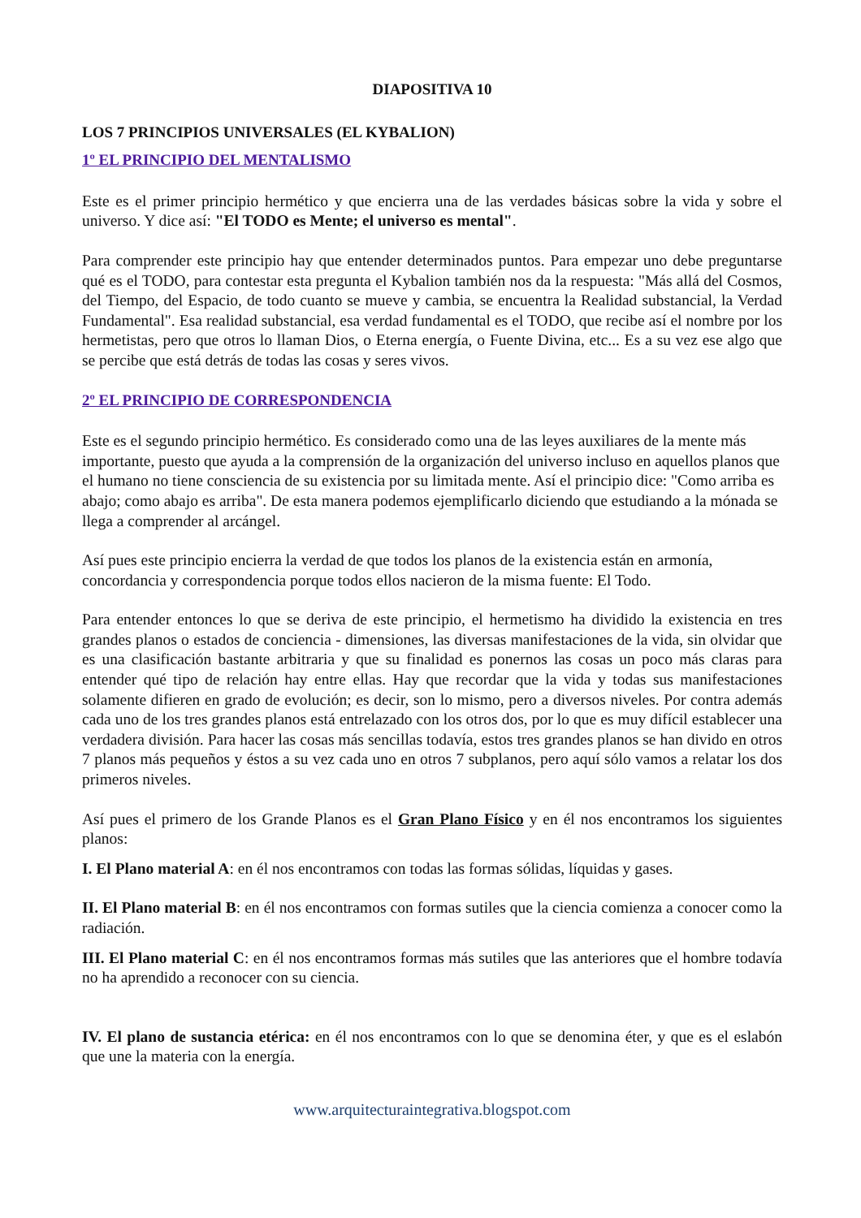DIAPOSITIVA 10
LOS 7 PRINCIPIOS UNIVERSALES (EL KYBALION)
1º EL PRINCIPIO DEL MENTALISMO
Este es el primer principio hermético y que encierra una de las verdades básicas sobre la vida y sobre el universo. Y dice así: "El TODO es Mente; el universo es mental".
Para comprender este principio hay que entender determinados puntos. Para empezar uno debe preguntarse qué es el TODO, para contestar esta pregunta el Kybalion también nos da la respuesta: "Más allá del Cosmos, del Tiempo, del Espacio, de todo cuanto se mueve y cambia, se encuentra la Realidad substancial, la Verdad Fundamental". Esa realidad substancial, esa verdad fundamental es el TODO, que recibe así el nombre por los hermetistas, pero que otros lo llaman Dios, o Eterna energía, o Fuente Divina, etc... Es a su vez ese algo que se percibe que está detrás de todas las cosas y seres vivos.
2º EL PRINCIPIO DE CORRESPONDENCIA
Este es el segundo principio hermético. Es considerado como una de las leyes auxiliares de la mente más importante, puesto que ayuda a la comprensión de la organización del universo incluso en aquellos planos que el humano no tiene consciencia de su existencia por su limitada mente. Así el principio dice: "Como arriba es abajo; como abajo es arriba". De esta manera podemos ejemplificarlo diciendo que estudiando a la mónada se llega a comprender al arcángel.
Así pues este principio encierra la verdad de que todos los planos de la existencia están en armonía, concordancia y correspondencia porque todos ellos nacieron de la misma fuente: El Todo.
Para entender entonces lo que se deriva de este principio, el hermetismo ha dividido la existencia en tres grandes planos o estados de conciencia - dimensiones, las diversas manifestaciones de la vida, sin olvidar que es una clasificación bastante arbitraria y que su finalidad es ponernos las cosas un poco más claras para entender qué tipo de relación hay entre ellas. Hay que recordar que la vida y todas sus manifestaciones solamente difieren en grado de evolución; es decir, son lo mismo, pero a diversos niveles. Por contra además cada uno de los tres grandes planos está entrelazado con los otros dos, por lo que es muy difícil establecer una verdadera división. Para hacer las cosas más sencillas todavía, estos tres grandes planos se han divido en otros 7 planos más pequeños y éstos a su vez cada uno en otros 7 subplanos, pero aquí sólo vamos a relatar los dos primeros niveles.
Así pues el primero de los Grande Planos es el Gran Plano Físico y en él nos encontramos los siguientes planos:
I. El Plano material A: en él nos encontramos con todas las formas sólidas, líquidas y gases.
II. El Plano material B: en él nos encontramos con formas sutiles que la ciencia comienza a conocer como la radiación.
III. El Plano material C: en él nos encontramos formas más sutiles que las anteriores que el hombre todavía no ha aprendido a reconocer con su ciencia.
IV. El plano de sustancia etérica: en él nos encontramos con lo que se denomina éter, y que es el eslabón que une la materia con la energía.
www.arquitecturaintegrativa.blogspot.com